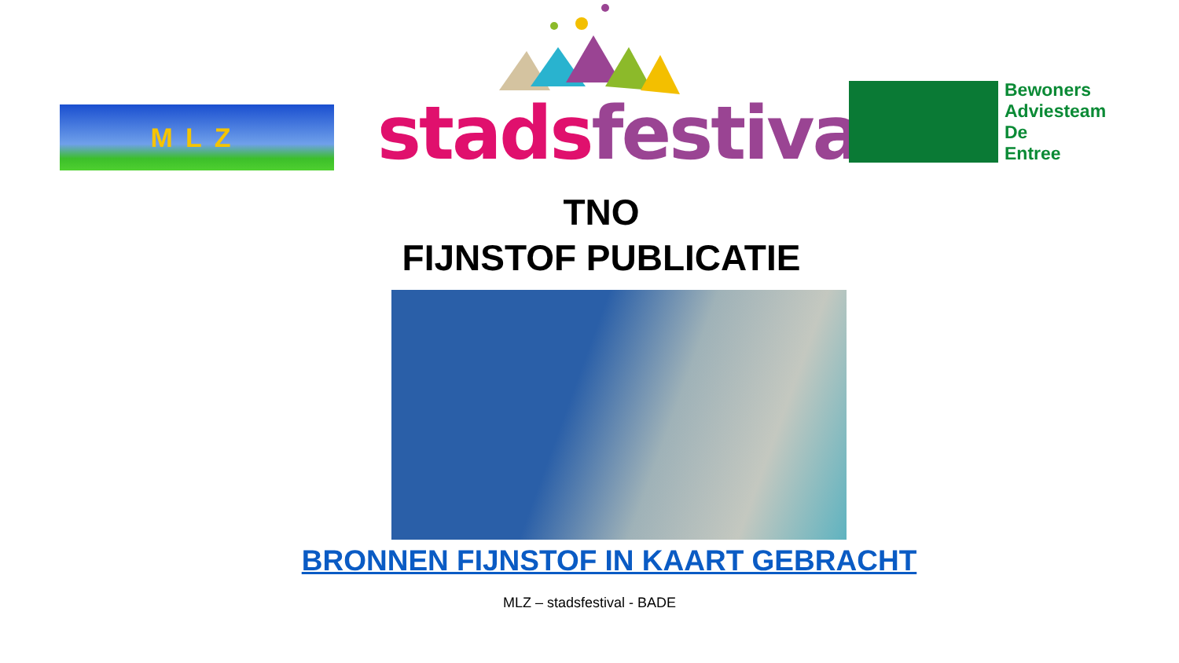MLZ
stads festival
Bewoners
Adviesteam
De
Entree
TNO
FIJNSTOF PUBLICATIE
BRONNEN FIJNSTOF IN KAART GEBRACHT
MLZ – stadsfestival - BADE